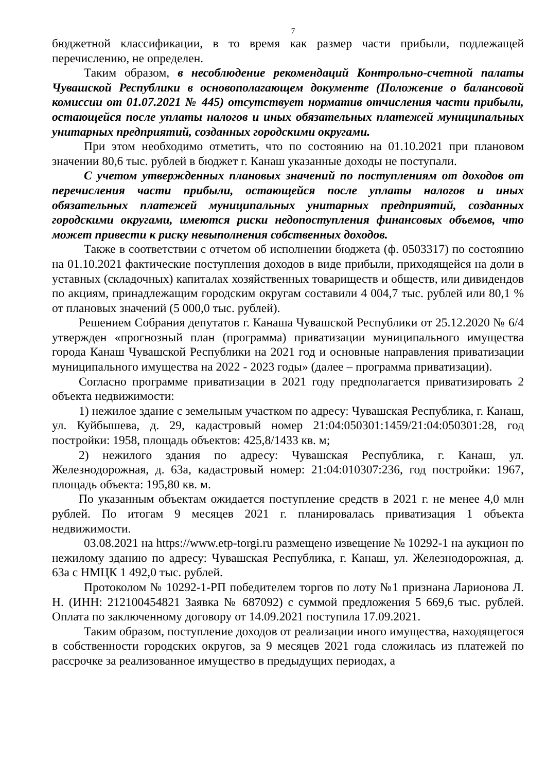7
бюджетной классификации, в то время как размер части прибыли, подлежащей перечислению, не определен.
Таким образом, в несоблюдение рекомендаций Контрольно-счетной палаты Чувашской Республики в основополагающем документе (Положение о балансовой комиссии от 01.07.2021 № 445) отсутствует норматив отчисления части прибыли, остающейся после уплаты налогов и иных обязательных платежей муниципальных унитарных предприятий, созданных городскими округами.
При этом необходимо отметить, что по состоянию на 01.10.2021 при плановом значении 80,6 тыс. рублей в бюджет г. Канаш указанные доходы не поступали.
С учетом утвержденных плановых значений по поступлениям от доходов от перечисления части прибыли, остающейся после уплаты налогов и иных обязательных платежей муниципальных унитарных предприятий, созданных городскими округами, имеются риски недопоступления финансовых объемов, что может привести к риску невыполнения собственных доходов.
Также в соответствии с отчетом об исполнении бюджета (ф. 0503317) по состоянию на 01.10.2021 фактические поступления доходов в виде прибыли, приходящейся на доли в уставных (складочных) капиталах хозяйственных товариществ и обществ, или дивидендов по акциям, принадлежащим городским округам составили 4 004,7 тыс. рублей или 80,1 % от плановых значений (5 000,0 тыс. рублей).
Решением Собрания депутатов г. Канаша Чувашской Республики от 25.12.2020 № 6/4 утвержден «прогнозный план (программа) приватизации муниципального имущества города Канаш Чувашской Республики на 2021 год и основные направления приватизации муниципального имущества на 2022 - 2023 годы» (далее – программа приватизации).
Согласно программе приватизации в 2021 году предполагается приватизировать 2 объекта недвижимости:
1) нежилое здание с земельным участком по адресу: Чувашская Республика, г. Канаш, ул. Куйбышева, д. 29, кадастровый номер 21:04:050301:1459/21:04:050301:28, год постройки: 1958, площадь объектов: 425,8/1433 кв. м;
2) нежилого здания по адресу: Чувашская Республика, г. Канаш, ул. Железнодорожная, д. 63а, кадастровый номер: 21:04:010307:236, год постройки: 1967, площадь объекта: 195,80 кв. м.
По указанным объектам ожидается поступление средств в 2021 г. не менее 4,0 млн рублей. По итогам 9 месяцев 2021 г. планировалась приватизация 1 объекта недвижимости.
03.08.2021 на https://www.etp-torgi.ru размещено извещение № 10292-1 на аукцион по нежилому зданию по адресу: Чувашская Республика, г. Канаш, ул. Железнодорожная, д. 63а с НМЦК 1 492,0 тыс. рублей.
Протоколом № 10292-1-РП победителем торгов по лоту №1 признана Ларионова Л. Н. (ИНН: 212100454821 Заявка № 687092) с суммой предложения 5 669,6 тыс. рублей. Оплата по заключенному договору от 14.09.2021 поступила 17.09.2021.
Таким образом, поступление доходов от реализации иного имущества, находящегося в собственности городских округов, за 9 месяцев 2021 года сложилась из платежей по рассрочке за реализованное имущество в предыдущих периодах, а